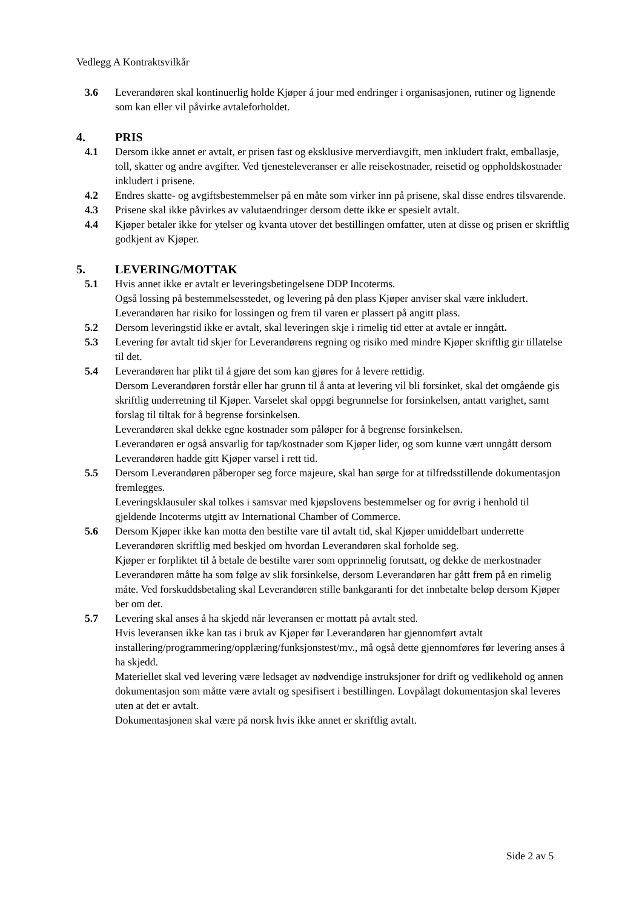Vedlegg A Kontraktsvilkår
3.6 Leverandøren skal kontinuerlig holde Kjøper á jour med endringer i organisasjonen, rutiner og lignende som kan eller vil påvirke avtaleforholdet.
4. PRIS
4.1 Dersom ikke annet er avtalt, er prisen fast og eksklusive merverdiavgift, men inkludert frakt, emballasje, toll, skatter og andre avgifter. Ved tjenesteleveranser er alle reisekostnader, reisetid og oppholdskostnader inkludert i prisene.
4.2 Endres skatte- og avgiftsbestemmelser på en måte som virker inn på prisene, skal disse endres tilsvarende.
4.3 Prisene skal ikke påvirkes av valutaendringer dersom dette ikke er spesielt avtalt.
4.4 Kjøper betaler ikke for ytelser og kvanta utover det bestillingen omfatter, uten at disse og prisen er skriftlig godkjent av Kjøper.
5. LEVERING/MOTTAK
5.1 Hvis annet ikke er avtalt er leveringsbetingelsene DDP Incoterms.
Også lossing på bestemmelsesstedet, og levering på den plass Kjøper anviser skal være inkludert. Leverandøren har risiko for lossingen og frem til varen er plassert på angitt plass.
5.2 Dersom leveringstid ikke er avtalt, skal leveringen skje i rimelig tid etter at avtale er inngått.
5.3 Levering før avtalt tid skjer for Leverandørens regning og risiko med mindre Kjøper skriftlig gir tillatelse til det.
5.4 Leverandøren har plikt til å gjøre det som kan gjøres for å levere rettidig.
Dersom Leverandøren forstår eller har grunn til å anta at levering vil bli forsinket, skal det omgående gis skriftlig underretning til Kjøper. Varselet skal oppgi begrunnelse for forsinkelsen, antatt varighet, samt forslag til tiltak for å begrense forsinkelsen.
Leverandøren skal dekke egne kostnader som påløper for å begrense forsinkelsen.
Leverandøren er også ansvarlig for tap/kostnader som Kjøper lider, og som kunne vært unngått dersom Leverandøren hadde gitt Kjøper varsel i rett tid.
5.5 Dersom Leverandøren påberoper seg force majeure, skal han sørge for at tilfredsstillende dokumentasjon fremlegges.
Leveringsklausuler skal tolkes i samsvar med kjøpslovens bestemmelser og for øvrig i henhold til gjeldende Incoterms utgitt av International Chamber of Commerce.
5.6 Dersom Kjøper ikke kan motta den bestilte vare til avtalt tid, skal Kjøper umiddelbart underrette Leverandøren skriftlig med beskjed om hvordan Leverandøren skal forholde seg.
Kjøper er forpliktet til å betale de bestilte varer som opprinnelig forutsatt, og dekke de merkostnader Leverandøren måtte ha som følge av slik forsinkelse, dersom Leverandøren har gått frem på en rimelig måte. Ved forskuddsbetaling skal Leverandøren stille bankgaranti for det innbetalte beløp dersom Kjøper ber om det.
5.7 Levering skal anses å ha skjedd når leveransen er mottatt på avtalt sted.
Hvis leveransen ikke kan tas i bruk av Kjøper før Leverandøren har gjennomført avtalt installering/programmering/opplæring/funksjonstest/mv., må også dette gjennomføres før levering anses å ha skjedd.
Materiellet skal ved levering være ledsaget av nødvendige instruksjoner for drift og vedlikehold og annen dokumentasjon som måtte være avtalt og spesifisert i bestillingen. Lovpålagt dokumentasjon skal leveres uten at det er avtalt.
Dokumentasjonen skal være på norsk hvis ikke annet er skriftlig avtalt.
Side 2 av 5